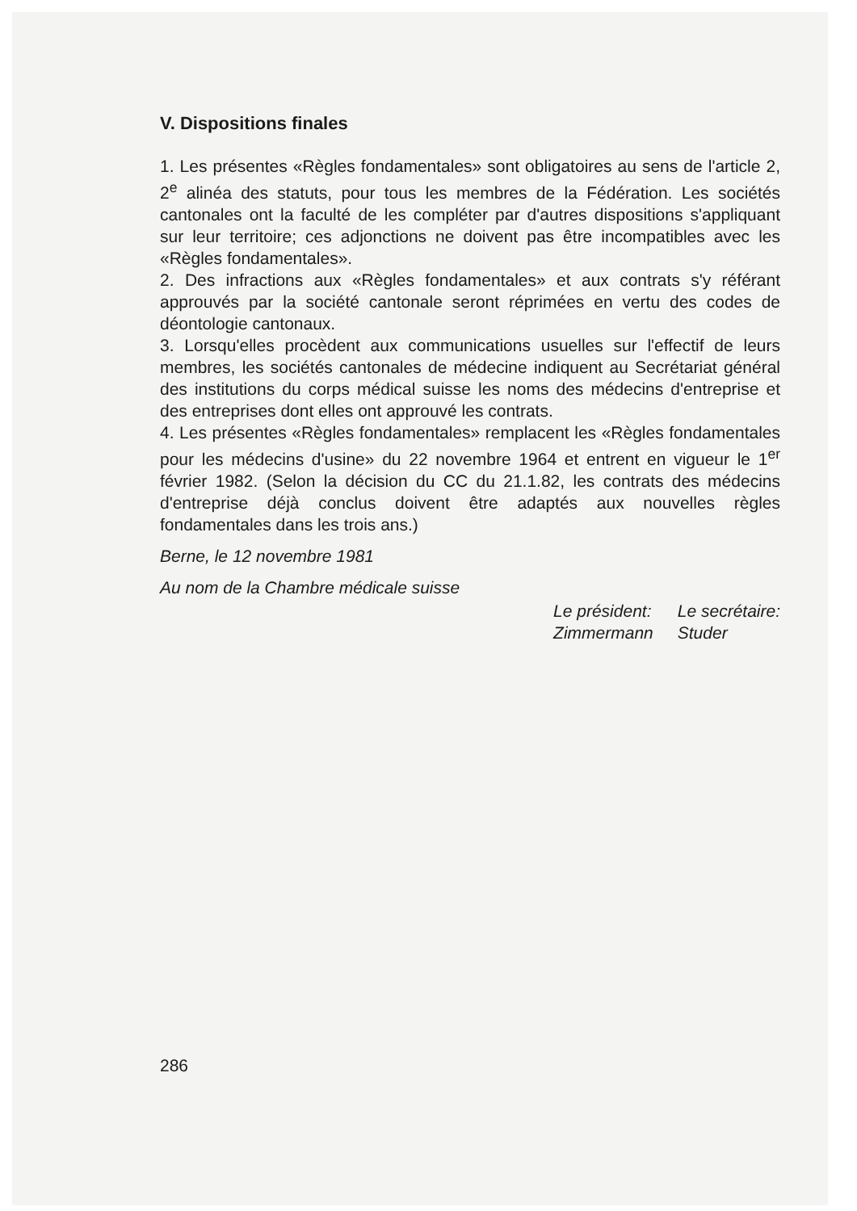V. Dispositions finales
1. Les présentes «Règles fondamentales» sont obligatoires au sens de l'article 2, 2<sup>e</sup> alinéa des statuts, pour tous les membres de la Fédération. Les sociétés cantonales ont la faculté de les compléter par d'autres dispositions s'appliquant sur leur territoire; ces adjonctions ne doivent pas être incompatibles avec les «Règles fondamentales».
2. Des infractions aux «Règles fondamentales» et aux contrats s'y référant approuvés par la société cantonale seront réprimées en vertu des codes de déontologie cantonaux.
3. Lorsqu'elles procèdent aux communications usuelles sur l'effectif de leurs membres, les sociétés cantonales de médecine indiquent au Secrétariat général des institutions du corps médical suisse les noms des médecins d'entreprise et des entreprises dont elles ont approuvé les contrats.
4. Les présentes «Règles fondamentales» remplacent les «Règles fondamentales pour les médecins d'usine» du 22 novembre 1964 et entrent en vigueur le 1<sup>er</sup> février 1982. (Selon la décision du CC du 21.1.82, les contrats des médecins d'entreprise déjà conclus doivent être adaptés aux nouvelles règles fondamentales dans les trois ans.)
Berne, le 12 novembre 1981
Au nom de la Chambre médicale suisse
Le président:
Zimmermann
Le secrétaire:
Studer
286